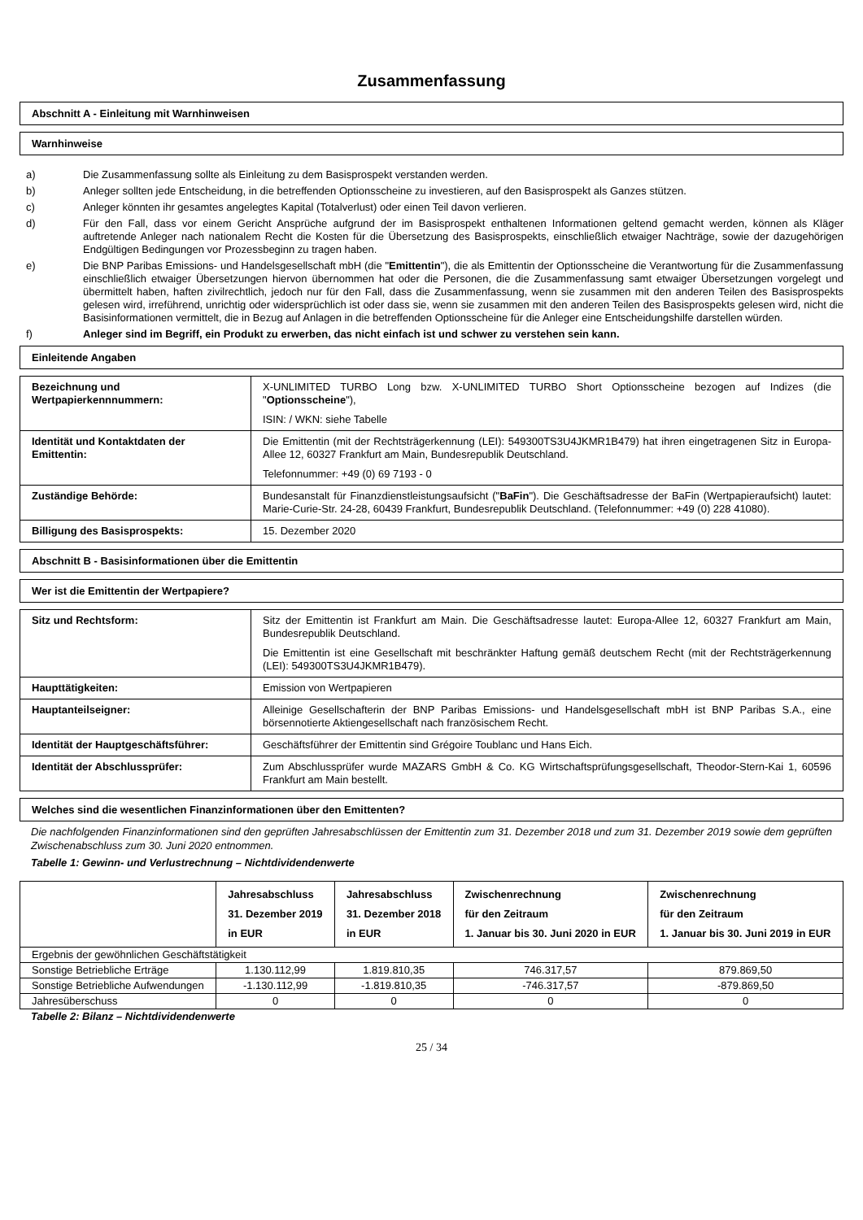Zusammenfassung
Abschnitt A - Einleitung mit Warnhinweisen
Warnhinweise
a) Die Zusammenfassung sollte als Einleitung zu dem Basisprospekt verstanden werden.
b) Anleger sollten jede Entscheidung, in die betreffenden Optionsscheine zu investieren, auf den Basisprospekt als Ganzes stützen.
c) Anleger könnten ihr gesamtes angelegtes Kapital (Totalverlust) oder einen Teil davon verlieren.
d) Für den Fall, dass vor einem Gericht Ansprüche aufgrund der im Basisprospekt enthaltenen Informationen geltend gemacht werden, können als Kläger auftretende Anleger nach nationalem Recht die Kosten für die Übersetzung des Basisprospekts, einschließlich etwaiger Nachträge, sowie der dazugehörigen Endgültigen Bedingungen vor Prozessbeginn zu tragen haben.
e) Die BNP Paribas Emissions- und Handelsgesellschaft mbH (die "Emittentin"), die als Emittentin der Optionsscheine die Verantwortung für die Zusammenfassung einschließlich etwaiger Übersetzungen hiervon übernommen hat oder die Personen, die die Zusammenfassung samt etwaiger Übersetzungen vorgelegt und übermittelt haben, haften zivilrechtlich, jedoch nur für den Fall, dass die Zusammenfassung, wenn sie zusammen mit den anderen Teilen des Basisprospekts gelesen wird, irreführend, unrichtig oder widersprüchlich ist oder dass sie, wenn sie zusammen mit den anderen Teilen des Basisprospekts gelesen wird, nicht die Basisinformationen vermittelt, die in Bezug auf Anlagen in die betreffenden Optionsscheine für die Anleger eine Entscheidungshilfe darstellen würden.
f) Anleger sind im Begriff, ein Produkt zu erwerben, das nicht einfach ist und schwer zu verstehen sein kann.
Einleitende Angaben
| Bezeichnung und Wertpapierkennnummern: | X-UNLIMITED TURBO Long bzw. X-UNLIMITED TURBO Short Optionsscheine bezogen auf Indizes (die " Optionsscheine "), ISIN: / WKN: siehe Tabelle |
| Identität und Kontaktdaten der Emittentin: | Die Emittentin (mit der Rechtsträgerkennung (LEI): 549300TS3U4JKMR1B479) hat ihren eingetragenen Sitz in Europa-Allee 12, 60327 Frankfurt am Main, Bundesrepublik Deutschland. Telefonnummer: +49 (0) 69 7193 - 0 |
| Zuständige Behörde: | Bundesanstalt für Finanzdienstleistungsaufsicht (" BaFin "). Die Geschäftsadresse der BaFin (Wertpapieraufsicht) lautet: Marie-Curie-Str. 24-28, 60439 Frankfurt, Bundesrepublik Deutschland. (Telefonnummer: +49 (0) 228 41080). |
| Billigung des Basisprospekts: | 15. Dezember 2020 |
Abschnitt B - Basisinformationen über die Emittentin
Wer ist die Emittentin der Wertpapiere?
| Sitz und Rechtsform: | Sitz der Emittentin ist Frankfurt am Main. Die Geschäftsadresse lautet: Europa-Allee 12, 60327 Frankfurt am Main, Bundesrepublik Deutschland. Die Emittentin ist eine Gesellschaft mit beschränkter Haftung gemäß deutschem Recht (mit der Rechtsträgerkennung (LEI): 549300TS3U4JKMR1B479). |
| Haupttätigkeiten: | Emission von Wertpapieren |
| Hauptanteilseigner: | Alleinige Gesellschafterin der BNP Paribas Emissions- und Handelsgesellschaft mbH ist BNP Paribas S.A., eine börsennotierte Aktiengesellschaft nach französischem Recht. |
| Identität der Hauptgeschäftsführer: | Geschäftsführer der Emittentin sind Grégoire Toublanc und Hans Eich. |
| Identität der Abschlussprüfer: | Zum Abschlussprüfer wurde MAZARS GmbH & Co. KG Wirtschaftsprüfungsgesellschaft, Theodor-Stern-Kai 1, 60596 Frankfurt am Main bestellt. |
Welches sind die wesentlichen Finanzinformationen über den Emittenten?
Die nachfolgenden Finanzinformationen sind den geprüften Jahresabschlüssen der Emittentin zum 31. Dezember 2018 und zum 31. Dezember 2019 sowie dem geprüften Zwischenabschluss zum 30. Juni 2020 entnommen.
Tabelle 1: Gewinn- und Verlustrechnung – Nichtdividendenwerte
| | Jahresabschluss 31. Dezember 2019 in EUR | Jahresabschluss 31. Dezember 2018 in EUR | Zwischenrechnung für den Zeitraum 1. Januar bis 30. Juni 2020 in EUR | Zwischenrechnung für den Zeitraum 1. Januar bis 30. Juni 2019 in EUR |
| --- | --- | --- | --- | --- |
| Ergebnis der gewöhnlichen Geschäftstätigkeit | | | | |
| Sonstige Betriebliche Erträge | 1.130.112,99 | 1.819.810,35 | 746.317,57 | 879.869,50 |
| Sonstige Betriebliche Aufwendungen | -1.130.112,99 | -1.819.810,35 | -746.317,57 | -879.869,50 |
| Jahresüberschuss | 0 | 0 | 0 | 0 |
Tabelle 2: Bilanz – Nichtdividendenwerte
25 / 34